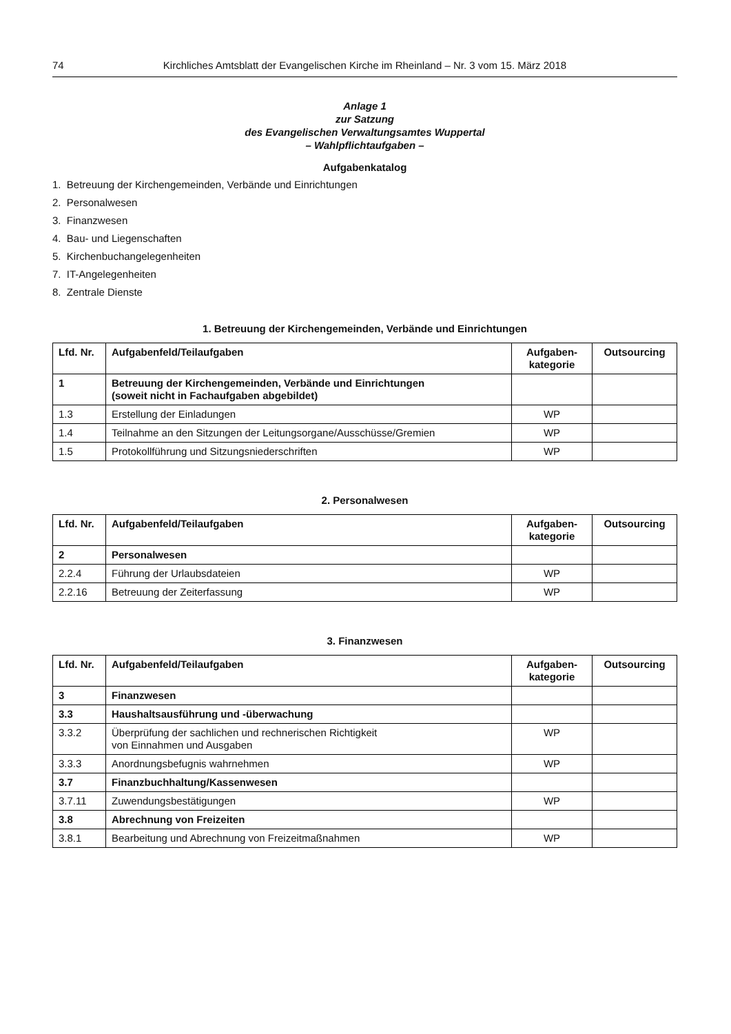74 Kirchliches Amtsblatt der Evangelischen Kirche im Rheinland – Nr. 3 vom 15. März 2018
Anlage 1
zur Satzung
des Evangelischen Verwaltungsamtes Wuppertal
– Wahlpflichtaufgaben –
Aufgabenkatalog
1. Betreuung der Kirchengemeinden, Verbände und Einrichtungen
2. Personalwesen
3. Finanzwesen
4. Bau- und Liegenschaften
5. Kirchenbuchangelegenheiten
7. IT-Angelegenheiten
8. Zentrale Dienste
1. Betreuung der Kirchengemeinden, Verbände und Einrichtungen
| Lfd. Nr. | Aufgabenfeld/Teilaufgaben | Aufgaben- kategorie | Outsourcing |
| --- | --- | --- | --- |
| 1 | Betreuung der Kirchengemeinden, Verbände und Einrichtungen (soweit nicht in Fachaufgaben abgebildet) | | |
| 1.3 | Erstellung der Einladungen | WP | |
| 1.4 | Teilnahme an den Sitzungen der Leitungsorgane/Ausschüsse/Gremien | WP | |
| 1.5 | Protokollführung und Sitzungsniederschriften | WP | |
2. Personalwesen
| Lfd. Nr. | Aufgabenfeld/Teilaufgaben | Aufgaben- kategorie | Outsourcing |
| --- | --- | --- | --- |
| 2 | Personalwesen | | |
| 2.2.4 | Führung der Urlaubsdateien | WP | |
| 2.2.16 | Betreuung der Zeiterfassung | WP | |
3. Finanzwesen
| Lfd. Nr. | Aufgabenfeld/Teilaufgaben | Aufgaben- kategorie | Outsourcing |
| --- | --- | --- | --- |
| 3 | Finanzwesen | | |
| 3.3 | Haushaltsausführung und -überwachung | | |
| 3.3.2 | Überprüfung der sachlichen und rechnerischen Richtigkeit von Einnahmen und Ausgaben | WP | |
| 3.3.3 | Anordnungsbefugnis wahrnehmen | WP | |
| 3.7 | Finanzbuchhaltung/Kassenwesen | | |
| 3.7.11 | Zuwendungsbestätigungen | WP | |
| 3.8 | Abrechnung von Freizeiten | | |
| 3.8.1 | Bearbeitung und Abrechnung von Freizeitmaßnahmen | WP | |